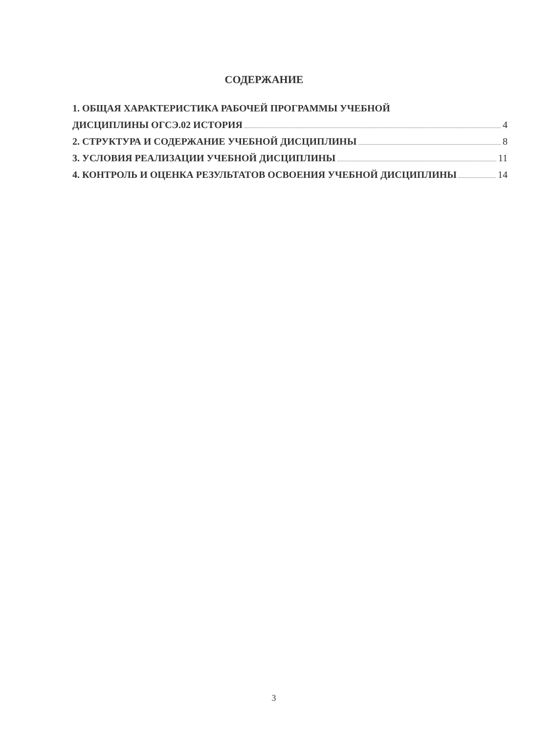СОДЕРЖАНИЕ
1. ОБЩАЯ ХАРАКТЕРИСТИКА РАБОЧЕЙ ПРОГРАММЫ УЧЕБНОЙ
ДИСЦИПЛИНЫ ОГСЭ.02 ИСТОРИЯ 4
2. СТРУКТУРА И СОДЕРЖАНИЕ УЧЕБНОЙ ДИСЦИПЛИНЫ 8
3. УСЛОВИЯ РЕАЛИЗАЦИИ УЧЕБНОЙ ДИСЦИПЛИНЫ 11
4. КОНТРОЛЬ И ОЦЕНКА РЕЗУЛЬТАТОВ ОСВОЕНИЯ УЧЕБНОЙ ДИСЦИПЛИНЫ 14
3